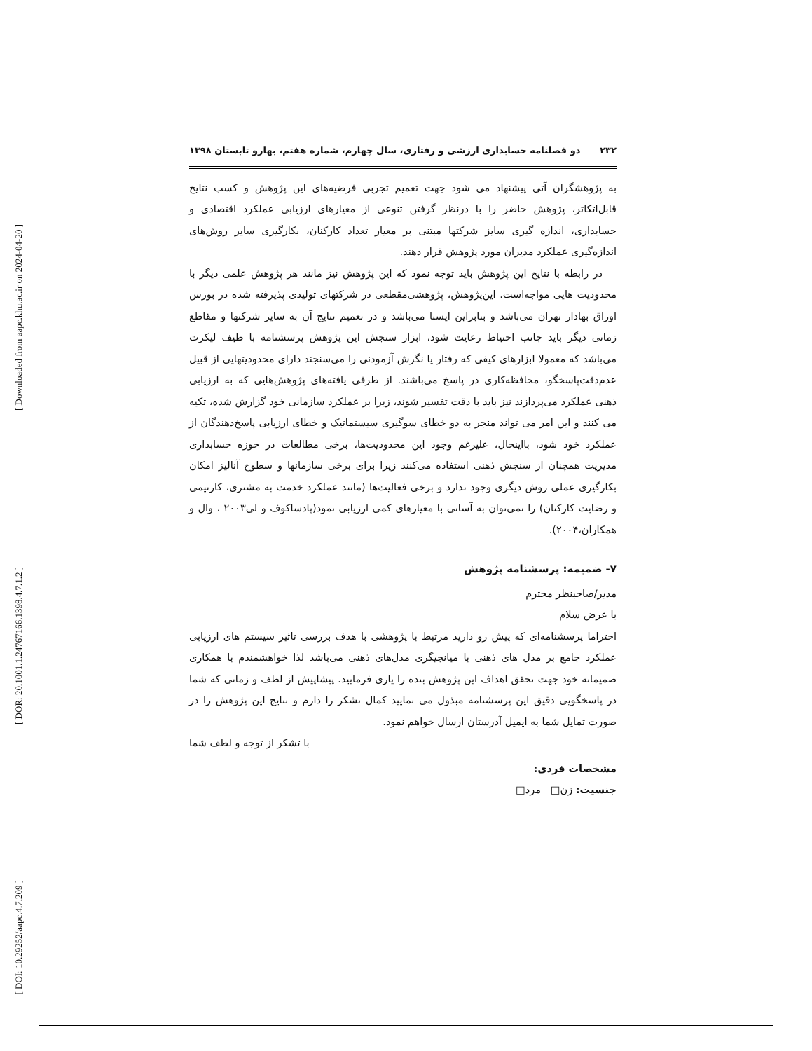[ Downloaded from aapc.khu.ac.ir on 2024-04-20 ]
[ DOR: 20.1001.1.24767166.1398.4.7.1.2 ]
[ DOI: 10.29252/aapc.4.7.209 ]
۲۳۲ دو فصلنامه حسابداری ارزشی و رفتاری، سال چهارم، شماره هفتم، بهارو تابستان ۱۳۹۸
به پژوهشگران آتی پیشنهاد می شود جهت تعمیم تجربی فرضیه‌های این پژوهش و کسب نتایج قابل‌اتکاتر، پژوهش حاضر را با درنظر گرفتن تنوعی از معیارهای ارزیابی عملکرد اقتصادی و حسابداری، اندازه گیری سایز شرکتها مبتنی بر معیار تعداد کارکنان، بکارگیری سایر روش‌های اندازه‌گیری عملکرد مدیران مورد پژوهش قرار دهند.
در رابطه با نتایج این پژوهش باید توجه نمود که این پژوهش نیز مانند هر پژوهش علمی دیگر با محدودیت هایی مواجه‌است. این‌پژوهش، پژوهشی‌مقطعی در شرکتهای تولیدی پذیرفته شده در بورس اوراق بهادار تهران می‌باشد و بنابراین ایستا می‌باشد و در تعمیم نتایج آن به سایر شرکتها و مقاطع زمانی دیگر باید جانب احتیاط رعایت شود، ابزار سنجش این پژوهش پرسشنامه با طیف لیکرت می‌باشد که معمولا ابزارهای کیفی که رفتار یا نگرش آزمودنی را می‌سنجند دارای محدودیتهایی از قبیل عدم‌دقت‌پاسخگو، محافظه‌کاری در پاسخ می‌باشند. از طرفی یافته‌های پژوهش‌هایی که به ارزیابی ذهنی عملکرد می‌پردازند نیز باید با دقت تفسیر شوند، زیرا بر عملکرد سازمانی خود گزارش شده، تکیه می کنند و این امر می تواند منجر به دو خطای سوگیری سیستماتیک و خطای ارزیابی پاسخ‌دهندگان از عملکرد خود شود، بااینحال، علیرغم وجود این محدودیت‌ها، برخی مطالعات در حوزه حسابداری مدیریت همچنان از سنجش ذهنی استفاده می‌کنند زیرا برای برخی سازمانها و سطوح آنالیز امکان بکارگیری عملی روش دیگری وجود ندارد و برخی فعالیت‌ها (مانند عملکرد خدمت به مشتری، کارتیمی و رضایت کارکنان) را نمی‌توان به آسانی با معیارهای کمی ارزیابی نمود(پادساکوف و لی۲۰۰۳ ، وال و همکاران،۲۰۰۴).
۷- ضمیمه: پرسشنامه پژوهش
مدیر/صاحبنظر محترم
با عرض سلام
احتراما پرسشنامه‌ای که پیش رو دارید مرتبط با پژوهشی با هدف بررسی تاثیر سیستم های ارزیابی عملکرد جامع بر مدل های ذهنی با میانجیگری مدل‌های ذهنی می‌باشد لذا خواهشمندم با همکاری صمیمانه خود جهت تحقق اهداف این پژوهش بنده را یاری فرمایید. پیشاپیش از لطف و زمانی که شما در پاسخگویی دقیق این پرسشنامه مبذول می نمایید کمال تشکر را دارم و نتایج این پژوهش را در صورت تمایل شما به ایمیل آدرستان ارسال خواهم نمود.
با تشکر از توجه و لطف شما
مشخصات فردی:
جنسیت: زن□ مرد□